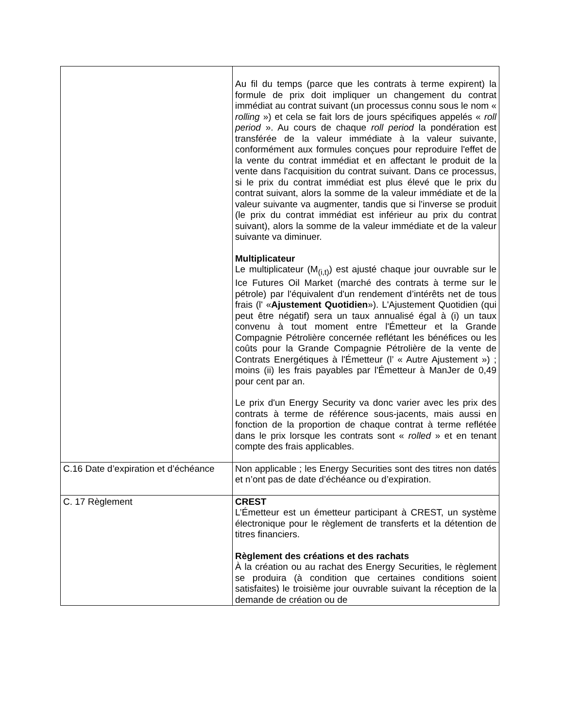| | Au fil du temps (parce que les contrats à terme expirent) la formule de prix doit impliquer un changement du contrat immédiat au contrat suivant (un processus connu sous le nom « rolling ») et cela se fait lors de jours spécifiques appelés « roll period ». Au cours de chaque roll period la pondération est transférée de la valeur immédiate à la valeur suivante, conformément aux formules conçues pour reproduire l'effet de la vente du contrat immédiat et en affectant le produit de la vente dans l'acquisition du contrat suivant. Dans ce processus, si le prix du contrat immédiat est plus élevé que le prix du contrat suivant, alors la somme de la valeur immédiate et de la valeur suivante va augmenter, tandis que si l'inverse se produit (le prix du contrat immédiat est inférieur au prix du contrat suivant), alors la somme de la valeur immédiate et de la valeur suivante va diminuer. Multiplicateur Le multiplicateur (M<sub>(i,t)</sub>) est ajusté chaque jour ouvrable sur le Ice Futures Oil Market (marché des contrats à terme sur le pétrole) par l'équivalent d'un rendement d’intérêts net de tous frais (l' « Ajustement Quotidien »). L'Ajustement Quotidien (qui peut être négatif) sera un taux annualisé égal à (i) un taux convenu à tout moment entre l'Émetteur et la Grande Compagnie Pétrolière concernée reflétant les bénéfices ou les coûts pour la Grande Compagnie Pétrolière de la vente de Contrats Energétiques à l'Émetteur (l’ « Autre Ajustement ») ; moins (ii) les frais payables par l'Émetteur à ManJer de 0,49 pour cent par an. Le prix d'un Energy Security va donc varier avec les prix des contrats à terme de référence sous-jacents, mais aussi en fonction de la proportion de chaque contrat à terme reflétée dans le prix lorsque les contrats sont « rolled » et en tenant compte des frais applicables. |
| C.16 Date d’expiration et d’échéance | Non applicable ; les Energy Securities sont des titres non datés et n’ont pas de date d’échéance ou d’expiration. |
| C. 17 Règlement | CREST L’Émetteur est un émetteur participant à CREST, un système électronique pour le règlement de transferts et la détention de titres financiers. Règlement des créations et des rachats À la création ou au rachat des Energy Securities, le règlement se produira (à condition que certaines conditions soient satisfaites) le troisième jour ouvrable suivant la réception de la demande de création ou de |